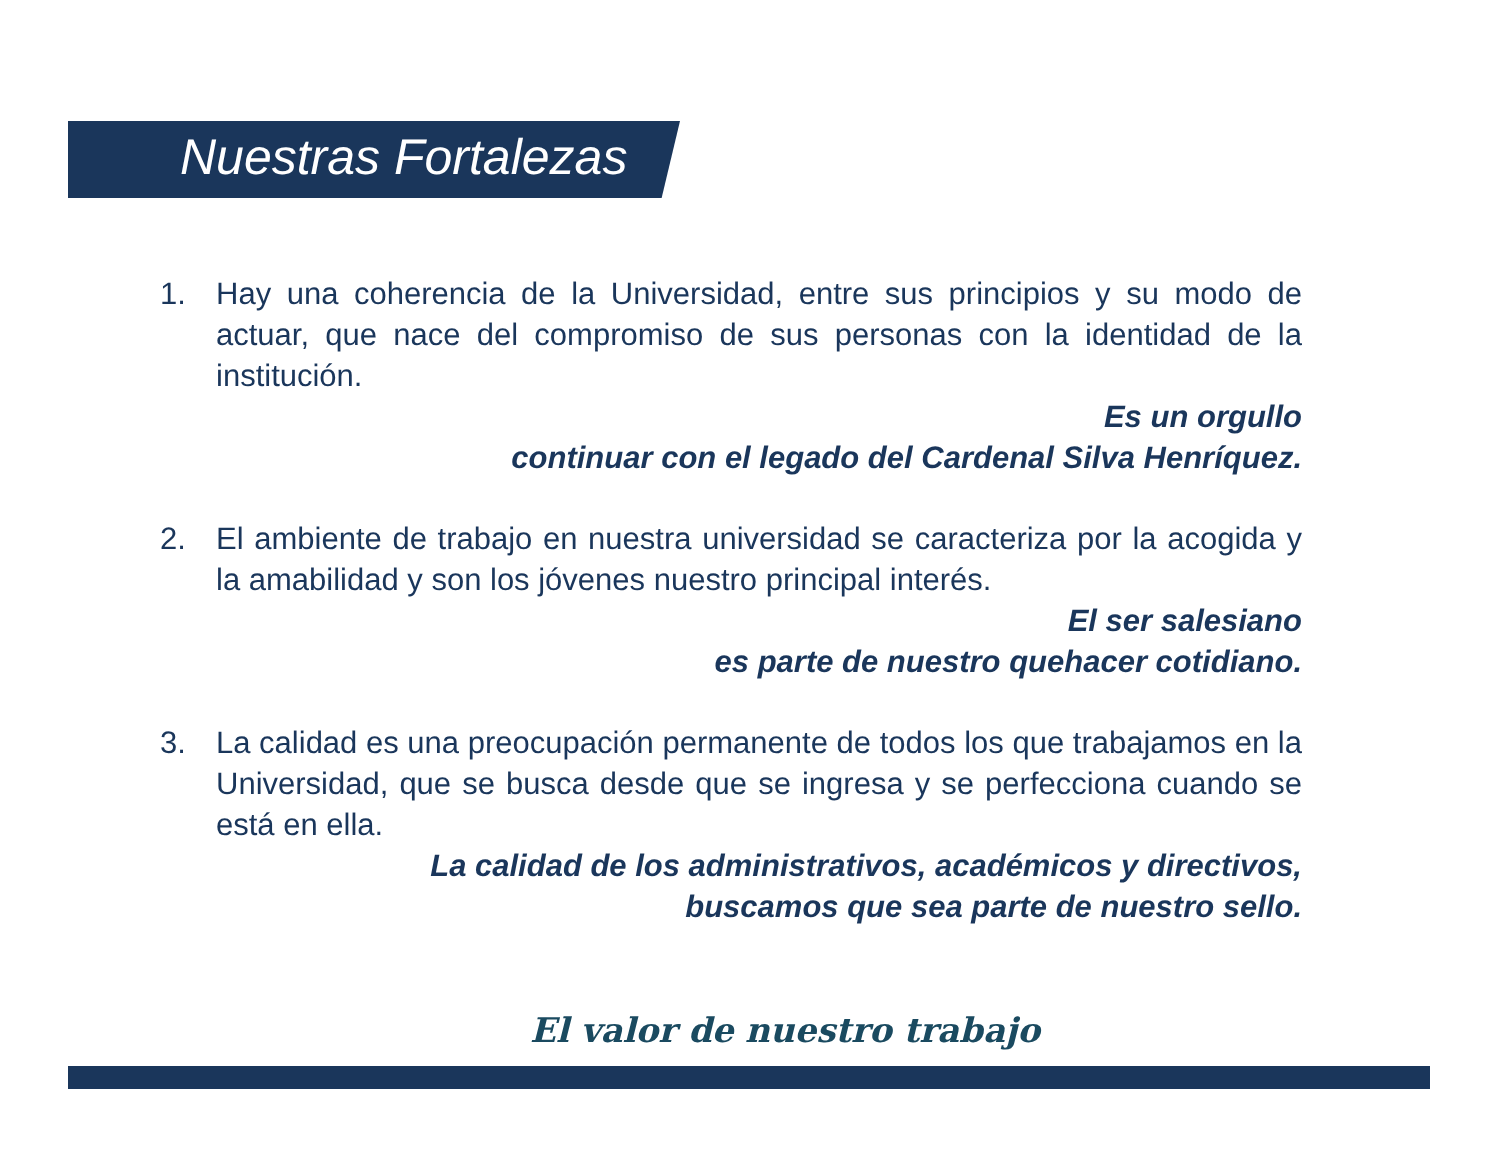Nuestras Fortalezas
1. Hay una coherencia de la Universidad, entre sus principios y su modo de actuar, que nace del compromiso de sus personas con la identidad de la institución.
Es un orgullo
continuar con el legado del Cardenal Silva Henríquez.
2. El ambiente de trabajo en nuestra universidad se caracteriza por la acogida y la amabilidad y son los jóvenes nuestro principal interés.
El ser salesiano
es parte de nuestro quehacer cotidiano.
3. La calidad es una preocupación permanente de todos los que trabajamos en la Universidad, que se busca desde que se ingresa y se perfecciona cuando se está en ella.
La calidad de los administrativos, académicos y directivos,
buscamos que sea parte de nuestro sello.
El valor de nuestro trabajo